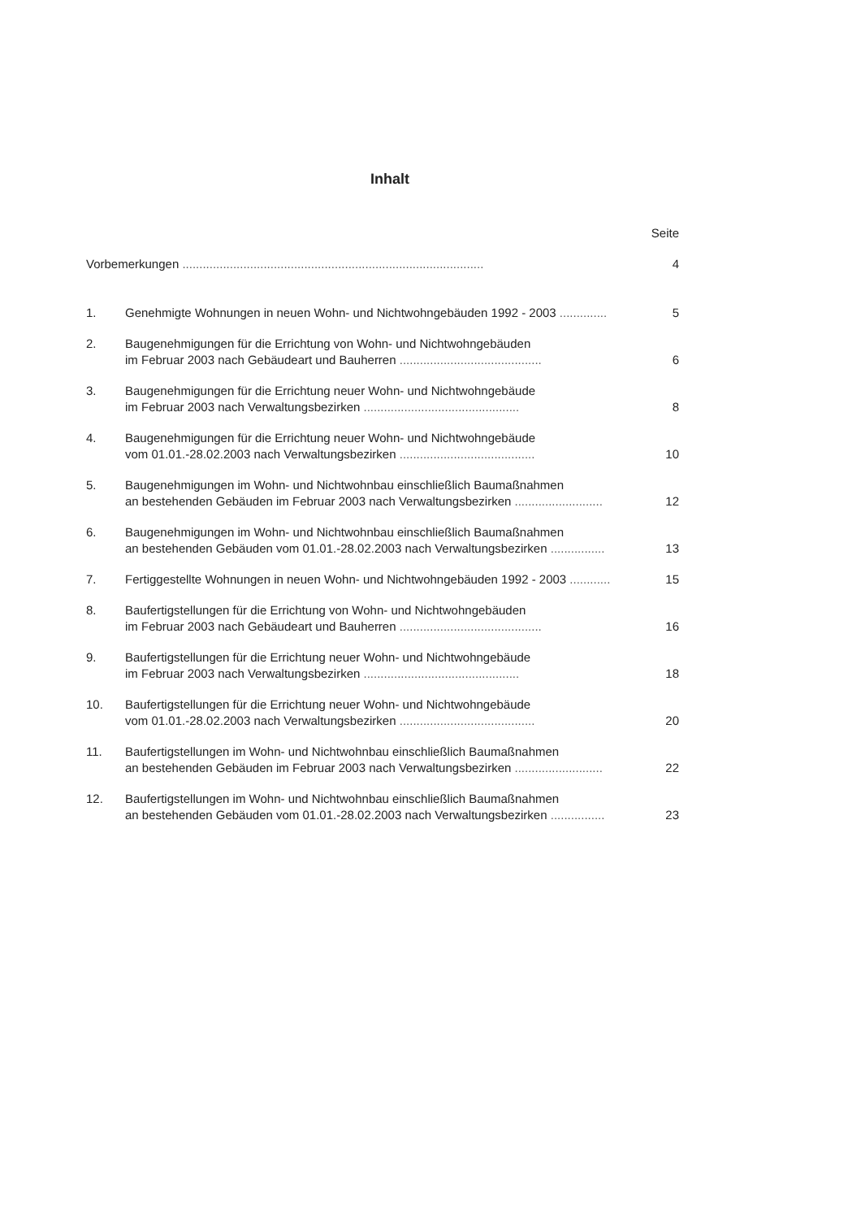Inhalt
Seite
Vorbemerkungen .........................................................................................
4
1. Genehmigte Wohnungen in neuen Wohn- und Nichtwohngebäuden 1992 - 2003 ..............
5
2. Baugenehmigungen für die Errichtung von Wohn- und Nichtwohngebäuden
im Februar 2003 nach Gebäudeart und Bauherren ..........................................
6
3. Baugenehmigungen für die Errichtung neuer Wohn- und Nichtwohngebäude
im Februar 2003 nach Verwaltungsbezirken ..............................................
8
4. Baugenehmigungen für die Errichtung neuer Wohn- und Nichtwohngebäude
vom 01.01.-28.02.2003 nach Verwaltungsbezirken ........................................
10
5. Baugenehmigungen im Wohn- und Nichtwohnbau einschließlich Baumaßnahmen
an bestehenden Gebäuden im Februar 2003 nach Verwaltungsbezirken ..........................
12
6. Baugenehmigungen im Wohn- und Nichtwohnbau einschließlich Baumaßnahmen
an bestehenden Gebäuden vom 01.01.-28.02.2003 nach Verwaltungsbezirken ................
13
7. Fertiggestellte Wohnungen in neuen Wohn- und Nichtwohngebäuden 1992 - 2003 ............
15
8. Baufertigstellungen für die Errichtung von Wohn- und Nichtwohngebäuden
im Februar 2003 nach Gebäudeart und Bauherren ..........................................
16
9. Baufertigstellungen für die Errichtung neuer Wohn- und Nichtwohngebäude
im Februar 2003 nach Verwaltungsbezirken ..............................................
18
10. Baufertigstellungen für die Errichtung neuer Wohn- und Nichtwohngebäude
vom 01.01.-28.02.2003 nach Verwaltungsbezirken ........................................
20
11. Baufertigstellungen im Wohn- und Nichtwohnbau einschließlich Baumaßnahmen
an bestehenden Gebäuden im Februar 2003 nach Verwaltungsbezirken ..........................
22
12. Baufertigstellungen im Wohn- und Nichtwohnbau einschließlich Baumaßnahmen
an bestehenden Gebäuden vom 01.01.-28.02.2003 nach Verwaltungsbezirken ................
23